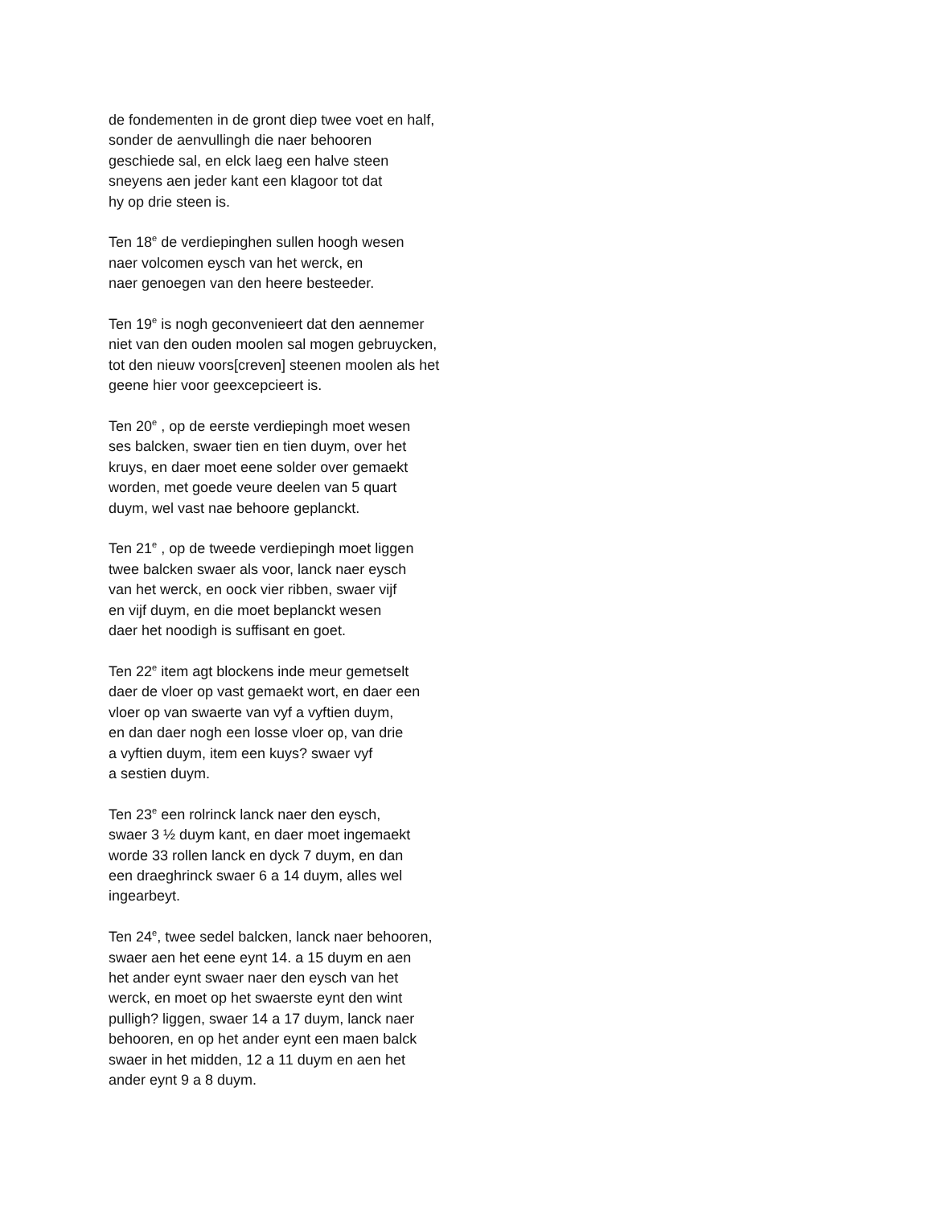de fondementen in de gront diep twee voet en half,
sonder de aenvullingh die naer behooren
geschiede sal, en elck laeg een halve steen
sneyens aen jeder kant een klagoor tot dat
hy op drie steen is.
Ten 18<sup>e</sup> de verdiepinghen sullen hoogh wesen
naer volcomen eysch van het werck, en
naer genoegen van den heere besteeder.
Ten 19<sup>e</sup> is nogh geconvenieert dat den aennemer
niet van den ouden moolen sal mogen gebruycken,
tot den nieuw voors[creven] steenen moolen als het
geene hier voor geexcepcieert is.
Ten 20<sup>e</sup> , op de eerste verdiepingh moet wesen
ses balcken, swaer tien en tien duym, over het
kruys, en daer moet eene solder over gemaekt
worden, met goede veure deelen van 5 quart
duym, wel vast nae behoore geplanckt.
Ten 21<sup>e</sup> , op de tweede verdiepingh moet liggen
twee balcken swaer als voor, lanck naer eysch
van het werck, en oock vier ribben, swaer vijf
en vijf duym, en die moet beplanckt wesen
daer het noodigh is suffisant en goet.
Ten 22<sup>e</sup> item agt blockens inde meur gemetselt
daer de vloer op vast gemaekt wort, en daer een
vloer op van swaerte van vyf a vyftien duym,
en dan daer nogh een losse vloer op, van drie
a vyftien duym, item een kuys? swaer vyf
a sestien duym.
Ten 23<sup>e</sup> een rolrinck lanck naer den eysch,
swaer 3 ½ duym kant, en daer moet ingemaekt
worde 33 rollen lanck en dyck 7 duym, en dan
een draeghrinck swaer 6 a 14 duym, alles wel
ingearbeyt.
Ten 24<sup>e</sup>, twee sedel balcken, lanck naer behooren,
swaer aen het eene eynt 14. a 15 duym en aen
het ander eynt swaer naer den eysch van het
werck, en moet op het swaerste eynt den wint
pulligh? liggen, swaer 14 a 17 duym, lanck naer
behooren, en op het ander eynt een maen balck
swaer in het midden, 12 a 11 duym en aen het
ander eynt 9 a 8 duym.